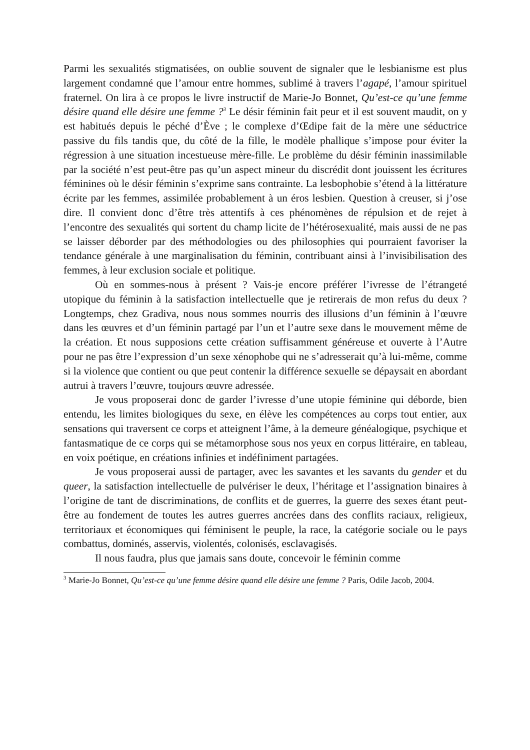Parmi les sexualités stigmatisées, on oublie souvent de signaler que le lesbianisme est plus largement condamné que l’amour entre hommes, sublimé à travers l’agapé, l’amour spirituel fraternel. On lira à ce propos le livre instructif de Marie-Jo Bonnet, Qu’est-ce qu’une femme désire quand elle désire une femme ?<sup>3</sup> Le désir féminin fait peur et il est souvent maudit, on y est habitués depuis le péché d’Ève ; le complexe d’Œdipe fait de la mère une séductrice passive du fils tandis que, du côté de la fille, le modèle phallique s’impose pour éviter la régression à une situation incestueuse mère-fille. Le problème du désir féminin inassimilable par la société n’est peut-être pas qu’un aspect mineur du discrédit dont jouissent les écritures féminines où le désir féminin s’exprime sans contrainte. La lesbophobie s’étend à la littérature écrite par les femmes, assimilée probablement à un éros lesbien. Question à creuser, si j’ose dire. Il convient donc d’être très attentifs à ces phénomènes de répulsion et de rejet à l’encontre des sexualités qui sortent du champ licite de l’hétérosexualité, mais aussi de ne pas se laisser déborder par des méthodologies ou des philosophies qui pourraient favoriser la tendance générale à une marginalisation du féminin, contribuant ainsi à l’invisibilisation des femmes, à leur exclusion sociale et politique.
Où en sommes-nous à présent ? Vais-je encore préférer l’ivresse de l’étrangeté utopique du féminin à la satisfaction intellectuelle que je retirerais de mon refus du deux ? Longtemps, chez Gradiva, nous nous sommes nourris des illusions d’un féminin à l’œuvre dans les œuvres et d’un féminin partagé par l’un et l’autre sexe dans le mouvement même de la création. Et nous supposions cette création suffisamment généreuse et ouverte à l’Autre pour ne pas être l’expression d’un sexe xénophobe qui ne s’adresserait qu’à lui-même, comme si la violence que contient ou que peut contenir la différence sexuelle se dépaysait en abordant autrui à travers l’œuvre, toujours œuvre adressée.
Je vous proposerai donc de garder l’ivresse d’une utopie féminine qui déborde, bien entendu, les limites biologiques du sexe, en élève les compétences au corps tout entier, aux sensations qui traversent ce corps et atteignent l’âme, à la demeure généalogique, psychique et fantasmatique de ce corps qui se métamorphose sous nos yeux en corpus littéraire, en tableau, en voix poétique, en créations infinies et indéfiniment partagées.
Je vous proposerai aussi de partager, avec les savantes et les savants du gender et du queer, la satisfaction intellectuelle de pulvériser le deux, l’héritage et l’assignation binaires à l’origine de tant de discriminations, de conflits et de guerres, la guerre des sexes étant peut-être au fondement de toutes les autres guerres ancrées dans des conflits raciaux, religieux, territoriaux et économiques qui féminisent le peuple, la race, la catégorie sociale ou le pays combattus, dominés, asservis, violentés, colonisés, esclavagisés.
Il nous faudra, plus que jamais sans doute, concevoir le féminin comme
<sup>3</sup> Marie-Jo Bonnet, Qu’est-ce qu’une femme désire quand elle désire une femme ? Paris, Odile Jacob, 2004.